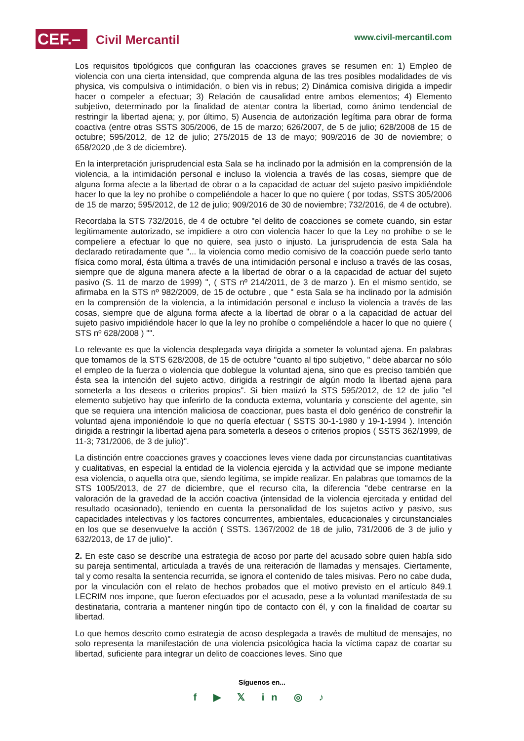CEF.– Civil Mercantil www.civil-mercantil.com
Los requisitos tipológicos que configuran las coacciones graves se resumen en: 1) Empleo de violencia con una cierta intensidad, que comprenda alguna de las tres posibles modalidades de vis physica, vis compulsiva o intimidación, o bien vis in rebus; 2) Dinámica comisiva dirigida a impedir hacer o compeler a efectuar; 3) Relación de causalidad entre ambos elementos; 4) Elemento subjetivo, determinado por la finalidad de atentar contra la libertad, como ánimo tendencial de restringir la libertad ajena; y, por último, 5) Ausencia de autorización legítima para obrar de forma coactiva (entre otras SSTS 305/2006, de 15 de marzo; 626/2007, de 5 de julio; 628/2008 de 15 de octubre; 595/2012, de 12 de julio; 275/2015 de 13 de mayo; 909/2016 de 30 de noviembre; o 658/2020 ,de 3 de diciembre).
En la interpretación jurisprudencial esta Sala se ha inclinado por la admisión en la comprensión de la violencia, a la intimidación personal e incluso la violencia a través de las cosas, siempre que de alguna forma afecte a la libertad de obrar o a la capacidad de actuar del sujeto pasivo impidiéndole hacer lo que la ley no prohíbe o compeliéndole a hacer lo que no quiere ( por todas, SSTS 305/2006 de 15 de marzo; 595/2012, de 12 de julio; 909/2016 de 30 de noviembre; 732/2016, de 4 de octubre).
Recordaba la STS 732/2016, de 4 de octubre "el delito de coacciones se comete cuando, sin estar legítimamente autorizado, se impidiere a otro con violencia hacer lo que la Ley no prohíbe o se le compeliere a efectuar lo que no quiere, sea justo o injusto. La jurisprudencia de esta Sala ha declarado retiradamente que "... la violencia como medio comisivo de la coacción puede serlo tanto física como moral, ésta última a través de una intimidación personal e incluso a través de las cosas, siempre que de alguna manera afecte a la libertad de obrar o a la capacidad de actuar del sujeto pasivo (S. 11 de marzo de 1999) ", ( STS nº 214/2011, de 3 de marzo ). En el mismo sentido, se afirmaba en la STS nº 982/2009, de 15 de octubre , que " esta Sala se ha inclinado por la admisión en la comprensión de la violencia, a la intimidación personal e incluso la violencia a través de las cosas, siempre que de alguna forma afecte a la libertad de obrar o a la capacidad de actuar del sujeto pasivo impidiéndole hacer lo que la ley no prohíbe o compeliéndole a hacer lo que no quiere ( STS nº 628/2008 ) "".
Lo relevante es que la violencia desplegada vaya dirigida a someter la voluntad ajena. En palabras que tomamos de la STS 628/2008, de 15 de octubre "cuanto al tipo subjetivo, " debe abarcar no sólo el empleo de la fuerza o violencia que doblegue la voluntad ajena, sino que es preciso también que ésta sea la intención del sujeto activo, dirigida a restringir de algún modo la libertad ajena para someterla a los deseos o criterios propios". Si bien matizó la STS 595/2012, de 12 de julio "el elemento subjetivo hay que inferirlo de la conducta externa, voluntaria y consciente del agente, sin que se requiera una intención maliciosa de coaccionar, pues basta el dolo genérico de constreñir la voluntad ajena imponiéndole lo que no quería efectuar ( SSTS 30-1-1980 y 19-1-1994 ). Intención dirigida a restringir la libertad ajena para someterla a deseos o criterios propios ( SSTS 362/1999, de 11-3; 731/2006, de 3 de julio)".
La distinción entre coacciones graves y coacciones leves viene dada por circunstancias cuantitativas y cualitativas, en especial la entidad de la violencia ejercida y la actividad que se impone mediante esa violencia, o aquella otra que, siendo legítima, se impide realizar. En palabras que tomamos de la STS 1005/2013, de 27 de diciembre, que el recurso cita, la diferencia "debe centrarse en la valoración de la gravedad de la acción coactiva (intensidad de la violencia ejercitada y entidad del resultado ocasionado), teniendo en cuenta la personalidad de los sujetos activo y pasivo, sus capacidades intelectivas y los factores concurrentes, ambientales, educacionales y circunstanciales en los que se desenvuelve la acción ( SSTS. 1367/2002 de 18 de julio, 731/2006 de 3 de julio y 632/2013, de 17 de julio)".
2. En este caso se describe una estrategia de acoso por parte del acusado sobre quien había sido su pareja sentimental, articulada a través de una reiteración de llamadas y mensajes. Ciertamente, tal y como resalta la sentencia recurrida, se ignora el contenido de tales misivas. Pero no cabe duda, por la vinculación con el relato de hechos probados que el motivo previsto en el artículo 849.1 LECRIM nos impone, que fueron efectuados por el acusado, pese a la voluntad manifestada de su destinataria, contraria a mantener ningún tipo de contacto con él, y con la finalidad de coartar su libertad.
Lo que hemos descrito como estrategia de acoso desplegada a través de multitud de mensajes, no solo representa la manifestación de una violencia psicológica hacia la víctima capaz de coartar su libertad, suficiente para integrar un delito de coacciones leves. Sino que
Síguenos en...
f ▶ 𝕏 in ◎ ♪